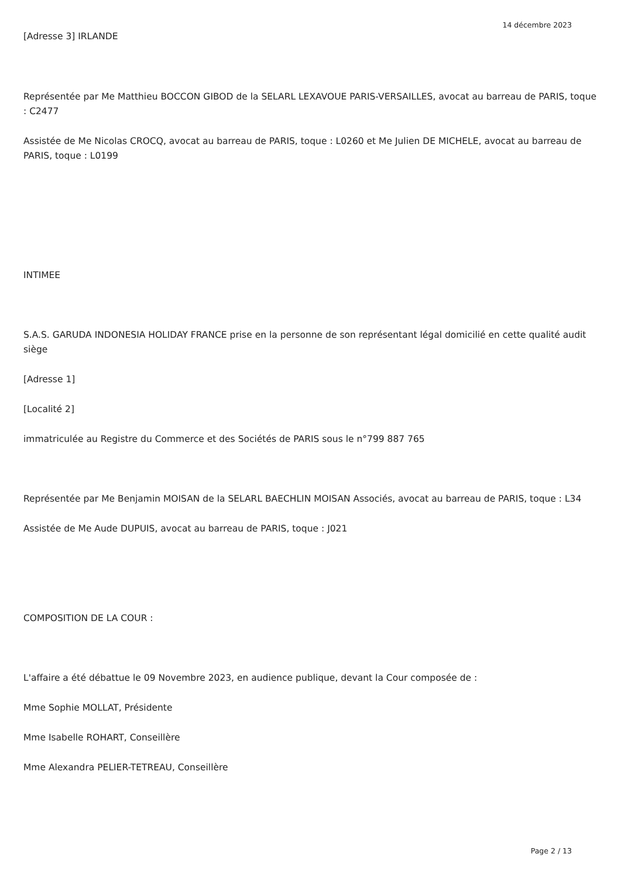14 décembre 2023
[Adresse 3] IRLANDE
Représentée par Me Matthieu BOCCON GIBOD de la SELARL LEXAVOUE PARIS-VERSAILLES, avocat au barreau de PARIS, toque : C2477
Assistée de Me Nicolas CROCQ, avocat au barreau de PARIS, toque : L0260 et Me Julien DE MICHELE, avocat au barreau de PARIS, toque : L0199
INTIMEE
S.A.S. GARUDA INDONESIA HOLIDAY FRANCE prise en la personne de son représentant légal domicilié en cette qualité audit siège
[Adresse 1]
[Localité 2]
immatriculée au Registre du Commerce et des Sociétés de PARIS sous le n°799 887 765
Représentée par Me Benjamin MOISAN de la SELARL BAECHLIN MOISAN Associés, avocat au barreau de PARIS, toque : L34
Assistée de Me Aude DUPUIS, avocat au barreau de PARIS, toque : J021
COMPOSITION DE LA COUR :
L'affaire a été débattue le 09 Novembre 2023, en audience publique, devant la Cour composée de :
Mme Sophie MOLLAT, Présidente
Mme Isabelle ROHART, Conseillère
Mme Alexandra PELIER-TETREAU, Conseillère
Page 2 / 13